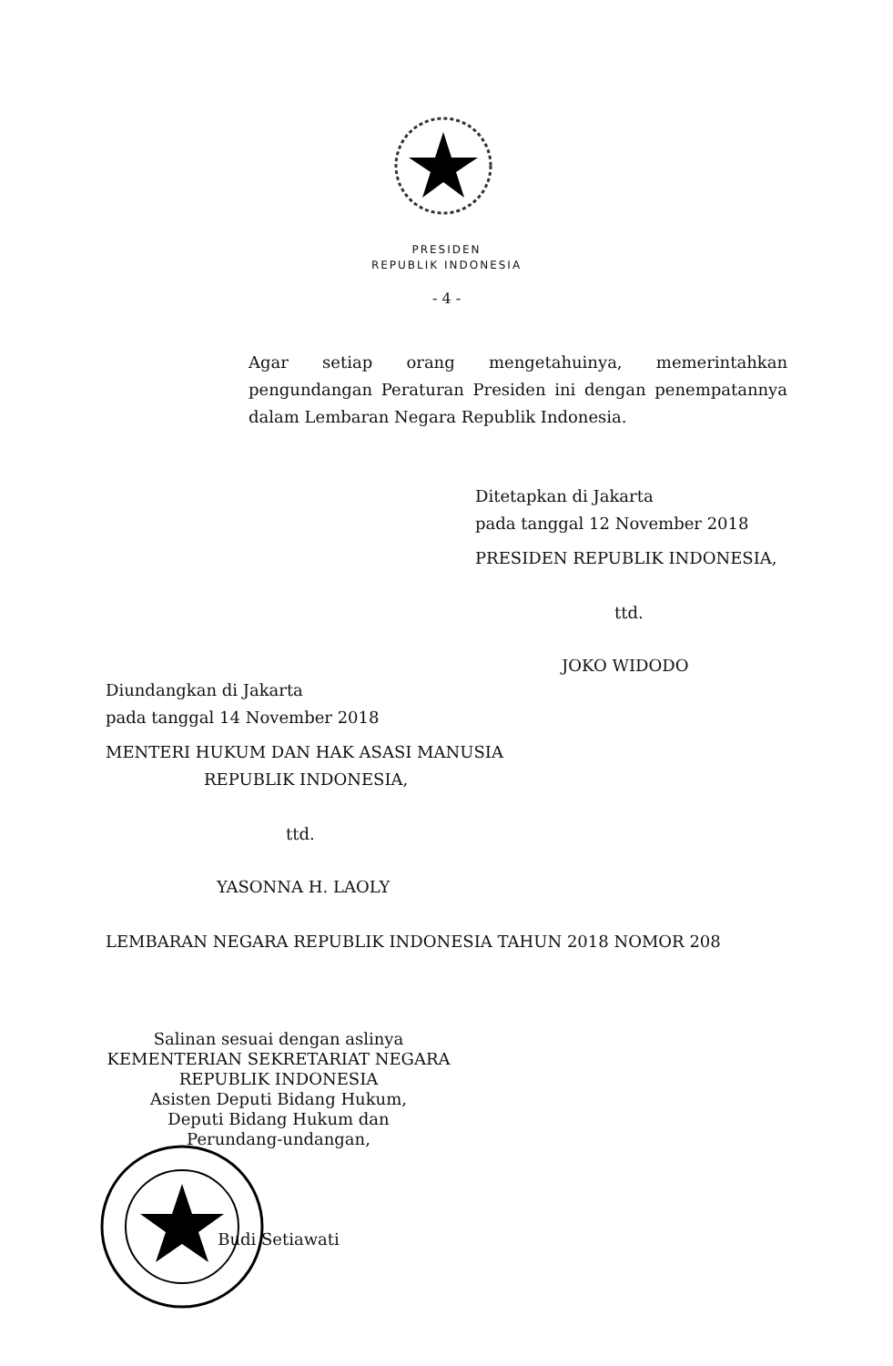PRESIDEN
REPUBLIK INDONESIA
- 4 -
Agar setiap orang mengetahuinya, memerintahkan pengundangan Peraturan Presiden ini dengan penempatannya dalam Lembaran Negara Republik Indonesia.
Ditetapkan di Jakarta
pada tanggal 12 November 2018
PRESIDEN REPUBLIK INDONESIA,
ttd.
JOKO WIDODO
Diundangkan di Jakarta
pada tanggal 14 November 2018
MENTERI HUKUM DAN HAK ASASI MANUSIA
REPUBLIK INDONESIA,
ttd.
YASONNA H. LAOLY
LEMBARAN NEGARA REPUBLIK INDONESIA TAHUN 2018 NOMOR 208
Salinan sesuai dengan aslinya
KEMENTERIAN SEKRETARIAT NEGARA
REPUBLIK INDONESIA
Asisten Deputi Bidang Hukum,
Deputi Bidang Hukum dan
Perundang-undangan,
Budi Setiawati